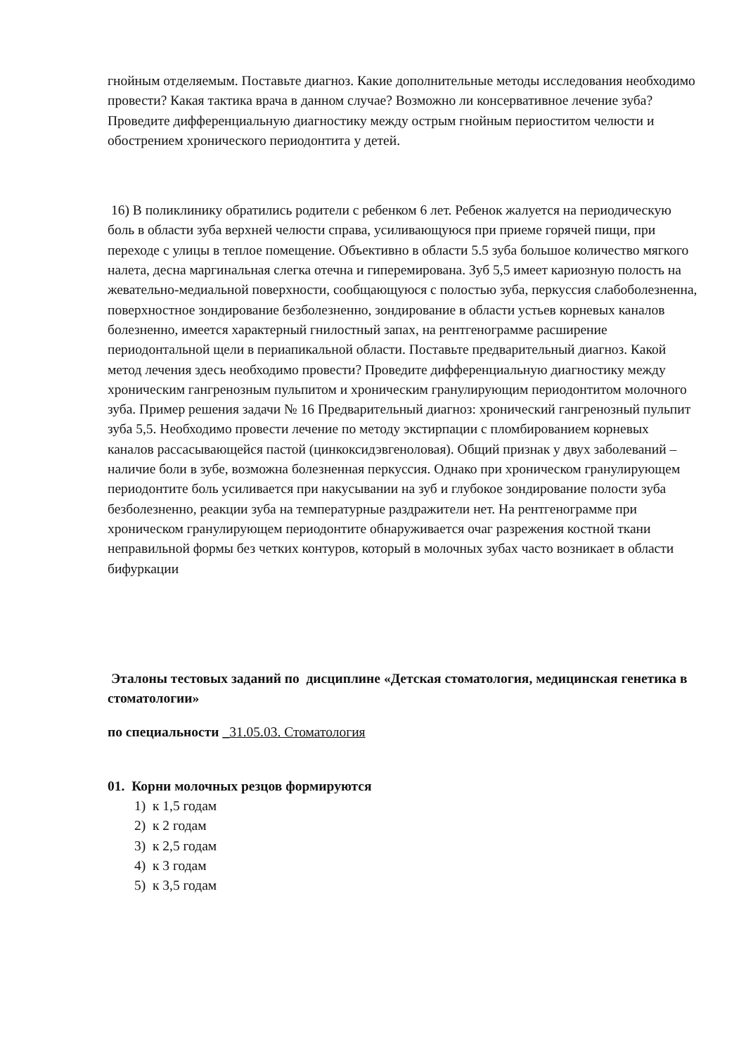гнойным отделяемым. Поставьте диагноз. Какие дополнительные методы исследования необходимо провести? Какая тактика врача в данном случае? Возможно ли консервативное лечение зуба? Проведите дифференциальную диагностику между острым гнойным периоститом челюсти и обострением хронического периодонтита у детей.
16) В поликлинику обратились родители с ребенком 6 лет. Ребенок жалуется на периодическую боль в области зуба верхней челюсти справа, усиливающуюся при приеме горячей пищи, при переходе с улицы в теплое помещение. Объективно в области 5.5 зуба большое количество мягкого налета, десна маргинальная слегка отечна и гиперемирована. Зуб 5,5 имеет кариозную полость на жевательно-медиальной поверхности, сообщающуюся с полостью зуба, перкуссия слабоболезненна, поверхностное зондирование безболезненно, зондирование в области устьев корневых каналов болезненно, имеется характерный гнилостный запах, на рентгенограмме расширение периодонтальной щели в периапикальной области. Поставьте предварительный диагноз. Какой метод лечения здесь необходимо провести? Проведите дифференциальную диагностику между хроническим гангренозным пульпитом и хроническим гранулирующим периодонтитом молочного зуба. Пример решения задачи № 16 Предварительный диагноз: хронический гангренозный пульпит зуба 5,5. Необходимо провести лечение по методу экстирпации с пломбированием корневых каналов рассасывающейся пастой (цинкоксидэвгеноловая). Общий признак у двух заболеваний – наличие боли в зубе, возможна болезненная перкуссия. Однако при хроническом гранулирующем периодонтите боль усиливается при накусывании на зуб и глубокое зондирование полости зуба безболезненно, реакции зуба на температурные раздражители нет. На рентгенограмме при хроническом гранулирующем периодонтите обнаруживается очаг разрежения костной ткани неправильной формы без четких контуров, который в молочных зубах часто возникает в области бифуркации
Эталоны тестовых заданий по дисциплине «Детская стоматология, медицинская генетика в стоматологии»
по специальности _31.05.03. Стоматология
01. Корни молочных резцов формируются
1) к 1,5 годам
2) к 2 годам
3) к 2,5 годам
4) к 3 годам
5) к 3,5 годам